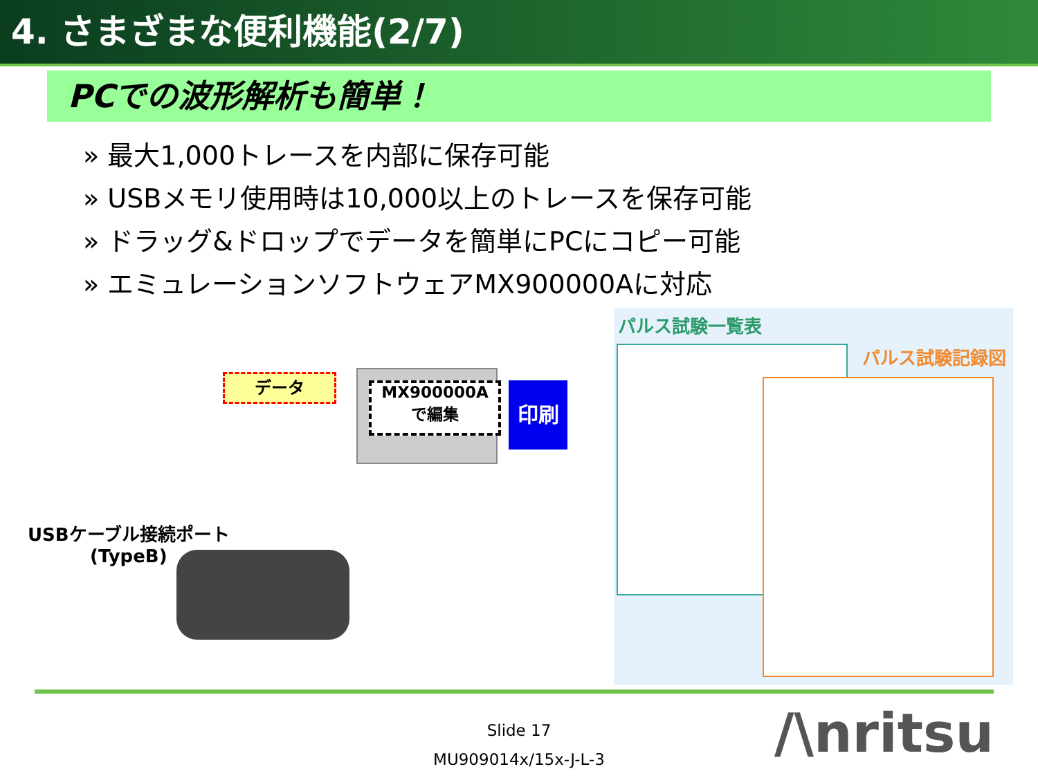4. さまざまな便利機能(2/7)
PCでの波形解析も簡単！
» 最大1,000トレースを内部に保存可能
» USBメモリ使用時は10,000以上のトレースを保存可能
» ドラッグ&ドロップでデータを簡単にPCにコピー可能
» エミュレーションソフトウェアMX900000Aに対応
データ
MX900000A
で編集
印刷
USBケーブル接続ポート
(TypeB)
パルス試験一覧表
パルス試験記録図
Slide 17
MU909014x/15x-J-L-3
/\nritsu